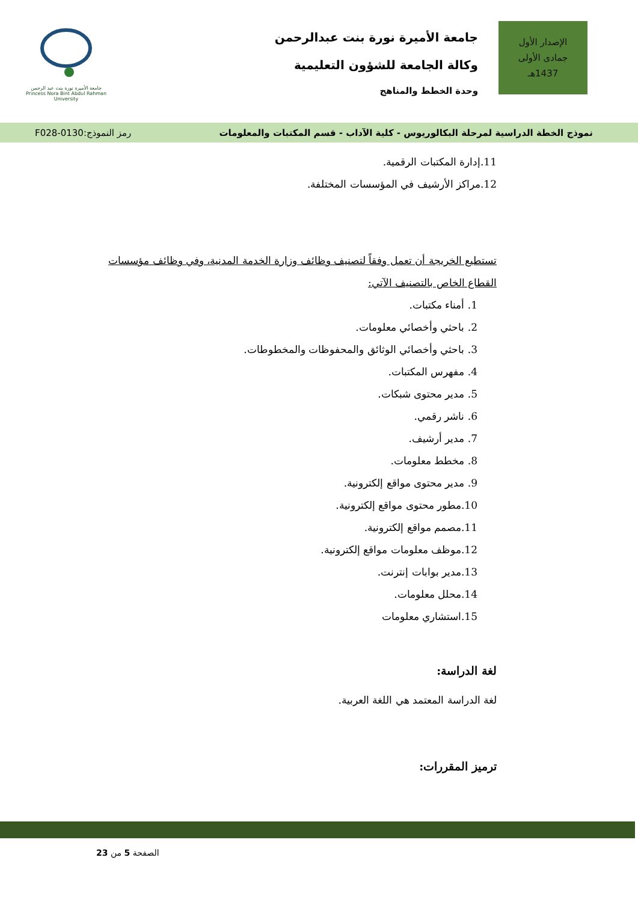الإصدار الأول
جمادى الأولى
1437هـ
جامعة الأميرة نورة بنت عبدالرحمن
وكالة الجامعة للشؤون التعليمية
وحدة الخطط والمناهج
جامعة الأميرة نورة بنت عبد الرحمن
Princess Nora Bint Abdul Rahman University
نموذج الخطة الدراسية لمرحلة البكالوريوس - كلية الآداب - قسم المكتبات والمعلومات رمز النموذج:0130-F028
11.إدارة المكتبات الرقمية.
12.مراكز الأرشيف في المؤسسات المختلفة.
تستطيع الخريجة أن تعمل وفقاً لتصنيف وظائف وزارة الخدمة المدنية، وفي وظائف مؤسسات القطاع الخاص بالتصنيف الآتي:
1. أمناء مكتبات.
2. باحثي وأخصائي معلومات.
3. باحثي وأخصائي الوثائق والمحفوظات والمخطوطات.
4. مفهرس المكتبات.
5. مدير محتوى شبكات.
6. ناشر رقمي.
7. مدير أرشيف.
8. مخطط معلومات.
9. مدير محتوى مواقع إلكترونية.
10.مطور محتوى مواقع إلكترونية.
11.مصمم مواقع إلكترونية.
12.موظف معلومات مواقع إلكترونية.
13.مدير بوابات إنترنت.
14.محلل معلومات.
15.استشاري معلومات
لغة الدراسة:
لغة الدراسة المعتمد هي اللغة العربية.
ترميز المقررات:
الصفحة 5 من 23